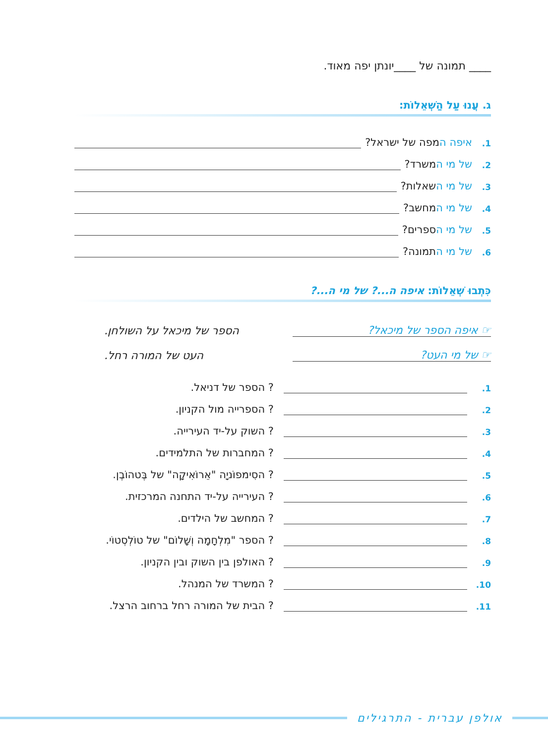____ תמונה של ____יונתן יפה מאוד.
ג. עֲנוּ עַל הַשְּׁאֵלוֹת:
1. איפה המפה של ישראל?
2. של מי המשרד?
3. של מי השאלות?
4. של מי המחשב?
5. של מי הספרים?
6. של מי התמונה?
כִּתְבוּ שְׁאֵלוֹת: איפה ה...? של מי ה...?
☞ איפה הספר של מיכאל? הספר של מיכאל על השולחן.
☞ של מי העט? העט של המורה רחל.
1. ? הספר של דניאל.
2. ? הספרייה מול הקניון.
3. ? השוק על-יד העירייה.
4. ? המחברות של התלמידים.
5. ? הסִימפוֹניָה "אֵרוֹאִיקָה" של בֶּטהוֹבֶן.
6. ? העירייה על-יד התחנה המרכזית.
7. ? המחשב של הילדים.
8. ? הספר "מִלְחָמָה וְשָׁלוֹם" של טוֹלְסְטוֹי.
9. ? האולפן בין השוק ובין הקניון.
10. ? המשרד של המנהל.
11. ? הבית של המורה רחל ברחוב הרצל.
אולפן עברית - התרגילים